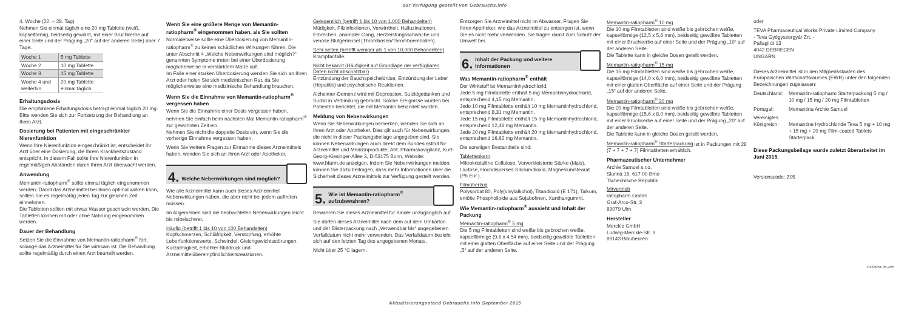zur Verfügung gestellt von Gebrauchs.info
4. Woche (22. – 28. Tag):
Nehmen Sie einmal täglich eine 20 mg Tablette (weiß, kapselförmig, beidseitig gewölbt, mit einer Bruchkerbe auf einer Seite und der Prägung „20“ auf der anderen Seite) über 7 Tage.
| Woche 1 | 5 mg Tablette |
| Woche 2 | 10 mg Tablette |
| Woche 3 | 15 mg Tablette |
| Woche 4 und weiterhin | 20 mg Tablette einmal täglich |
Erhaltungsdosis
Die empfohlene Erhaltungsdosis beträgt einmal täglich 20 mg. Bitte wenden Sie sich zur Fortsetzung der Behandlung an Ihren Arzt.
Dosierung bei Patienten mit eingeschränkter Nierenfunktion
Wenn Ihre Nierenfunktion eingeschränkt ist, entscheidet Ihr Arzt über eine Dosierung, die Ihrem Krankheitszustand entspricht. In diesem Fall sollte Ihre Nierenfunktion in regelmäßigen Abständen durch Ihren Arzt überwacht werden.
Anwendung
Memantin-ratiopharm<sup>®</sup> sollte einmal täglich eingenommen werden. Damit das Arzneimittel bei Ihnen optimal wirken kann, sollten Sie es regelmäßig jeden Tag zur gleichen Zeit einnehmen.
Die Tabletten sollten mit etwas Wasser geschluckt werden. Die Tabletten können mit oder ohne Nahrung eingenommen werden.
Dauer der Behandlung
Setzen Sie die Einnahme von Memantin-ratiopharm<sup>®</sup> fort, solange das Arzneimittel für Sie wirksam ist. Die Behandlung sollte regelmäßig durch einen Arzt beurteilt werden.
Wenn Sie eine größere Menge von Memantin-ratiopharm<sup>®</sup> eingenommen haben, als Sie sollten
Normalerweise sollte eine Überdosierung von Memantin-ratiopharm<sup>®</sup> zu keinen schädlichen Wirkungen führen. Die unter Abschnitt 4 „Welche Nebenwirkungen sind möglich?“ genannten Symptome treten bei einer Überdosierung möglicherweise in verstärktem Maße auf.
Im Falle einer starken Überdosierung wenden Sie sich an Ihren Arzt oder holen Sie sich medizinischen Rat, da Sie möglicherweise eine medizinische Behandlung brauchen.
Wenn Sie die Einnahme von Memantin-ratiopharm<sup>®</sup> vergessen haben
Wenn Sie die Einnahme einer Dosis vergessen haben, nehmen Sie einfach beim nächsten Mal Memantin-ratiopharm<sup>®</sup> zur gewohnten Zeit ein.
Nehmen Sie nicht die doppelte Dosis ein, wenn Sie die vorherige Einnahme vergessen haben.
Wenn Sie weitere Fragen zur Einnahme dieses Arzneimittels haben, wenden Sie sich an Ihren Arzt oder Apotheker.
4. Welche Nebenwirkungen sind möglich?
Wie alle Arzneimittel kann auch dieses Arzneimittel Nebenwirkungen haben, die aber nicht bei jedem auftreten müssen.
Im Allgemeinen sind die beobachteten Nebenwirkungen leicht bis mittelschwer.
Häufig (betrifft 1 bis 10 von 100 Behandelten)
Kopfschmerzen, Schläfrigkeit, Verstopfung, erhöhte Leberfunktionswerte, Schwindel, Gleichgewichtsstörungen, Kurzatmigkeit, erhöhter Blutdruck und Arzneimittelüberempfindlichkeitsreaktionen.
Gelegentlich (betrifft 1 bis 10 von 1.000 Behandelten)
Müdigkeit, Pilzinfektionen, Verwirrtheit, Halluzinationen, Erbrechen, anomaler Gang, Herzleistungsschwäche und venöse Blutgerinnsel (Thrombosen/Thromboembolien).
Sehr selten (betrifft weniger als 1 von 10.000 Behandelten)
Krampfanfälle.
Nicht bekannt (Häufigkeit auf Grundlage der verfügbaren Daten nicht abschätzbar)
Entzündung der Bauchspeicheldrüse, Entzündung der Leber (Hepatitis) und psychotische Reaktionen.
Alzheimer-Demenz wird mit Depression, Suizidgedanken und Suizid in Verbindung gebracht. Solche Ereignisse wurden bei Patienten berichtet, die mit Memantin behandelt wurden.
Meldung von Nebenwirkungen
Wenn Sie Nebenwirkungen bemerken, wenden Sie sich an Ihren Arzt oder Apotheker. Dies gilt auch für Nebenwirkungen, die nicht in dieser Packungsbeilage angegeben sind. Sie können Nebenwirkungen auch direkt dem Bundesinstitut für Arzneimittel und Medizinprodukte, Abt. Pharmakovigilanz, Kurt-Georg-Kiesinger-Allee 3, D-53175 Bonn, Website: www.bfarm.de anzeigen. Indem Sie Nebenwirkungen melden, können Sie dazu beitragen, dass mehr Informationen über die Sicherheit dieses Arzneimittels zur Verfügung gestellt werden.
5. Wie ist Memantin-ratiopharm<sup>®</sup>
aufzubewahren?
Bewahren Sie dieses Arzneimittel für Kinder unzugänglich auf.
Sie dürfen dieses Arzneimittel nach dem auf dem Umkarton und der Blisterpackung nach „Verwendbar bis“ angegebenen Verfalldatum nicht mehr verwenden. Das Verfalldatum bezieht sich auf den letzten Tag des angegebenen Monats.
Nicht über 25 °C lagern.
Entsorgen Sie Arzneimittel nicht im Abwasser. Fragen Sie Ihren Apotheker, wie das Arzneimittel zu entsorgen ist, wenn Sie es nicht mehr verwenden. Sie tragen damit zum Schutz der Umwelt bei.
6. Inhalt der Packung und weitere
Informationen
Was Memantin-ratiopharm<sup>®</sup> enthält
Der Wirkstoff ist Memantinhydrochlorid.
Jede 5 mg Filmtablette enthält 5 mg Memantinhydrochlorid, entsprechend 4,15 mg Memantin.
Jede 10 mg Filmtablette enthält 10 mg Memantinhydrochlorid, entsprechend 8,31 mg Memantin.
Jede 15 mg Filmtablette enthält 15 mg Memantinhydrochlorid, entsprechend 12,46 mg Memantin.
Jede 20 mg Filmtablette enthält 20 mg Memantinhydrochlorid, entsprechend 16,62 mg Memantin.
Die sonstigen Bestandteile sind:
Tablettenkern
Mikrokristalline Cellulose, Vorverkleisterte Stärke (Mais), Lactose, Hochdisperses Siliciumdioxid, Magnesiumstearat (Ph.Eur.).
Filmüberzug
Polysorbat 80, Poly(vinylalkohol), Titandioxid (E 171), Talkum, entölte Phospholipide aus Sojabohnen, Xanthangummi.
Wie Memantin-ratiopharm<sup>®</sup> aussieht und Inhalt der Packung
Memantin-ratiopharm<sup>®</sup> 5 mg
Die 5 mg Filmtabletten sind weiße bis gebrochen weiße, kapselförmige (9,6 x 4,54 mm), beidseitig gewölbte Tabletten mit einer glatten Oberfläche auf einer Seite und der Prägung „5“ auf der anderen Seite.
Memantin-ratiopharm<sup>®</sup> 10 mg
Die 10 mg Filmtabletten sind weiße bis gebrochen weiße, kapselförmige (12,5 x 5,6 mm), beidseitig gewölbte Tabletten mit einer Bruchkerbe auf einer Seite und der Prägung „10“ auf der anderen Seite.
Die Tablette kann in gleiche Dosen geteilt werden.
Memantin-ratiopharm<sup>®</sup> 15 mg
Die 15 mg Filmtabletten sind weiße bis gebrochen weiße, kapselförmige (14,0 x 6,0 mm), beidseitig gewölbte Tabletten mit einer glatten Oberfläche auf einer Seite und der Prägung „15“ auf der anderen Seite.
Memantin-ratiopharm<sup>®</sup> 20 mg
Die 20 mg Filmtabletten sind weiße bis gebrochen weiße, kapselförmige (15,6 x 8,0 mm), beidseitig gewölbte Tabletten mit einer Bruchkerbe auf einer Seite und der Prägung „20“ auf der anderen Seite.
Die Tablette kann in gleiche Dosen geteilt werden.
Memantin-ratiopharm<sup>®</sup> Starterpackung ist in Packungen mit 28 (7 + 7 + 7 + 7) Filmtabletten erhältlich.
Pharmazeutischer Unternehmer
Archie Samuel s.r.o.
Slunná 16, 617 00 Brno
Tschechische Republik
Mitvertrieb
ratiopharm GmbH
Graf-Arco-Str. 3
89079 Ulm
Hersteller
Merckle GmbH
Ludwig-Merckle-Str. 3
89143 Blaubeuren
oder
TEVA Pharmaceutical Works Private Limited Company
- Teva Gyógyszergyár Zrt. -
Pallagi út 13
4042 DEBRECEN
UNGARN
Dieses Arzneimittel ist in den Mitgliedsstaaten des Europäischen Wirtschaftsraumes (EWR) unter den folgenden Bezeichnungen zugelassen:
Deutschland: Memantin-ratiopharm Starterpackung 5 mg / 10 mg / 15 mg / 20 mg Filmtabletten
Portugal: Memantina Archie Samuel
Vereinigtes Königreich:
Memantine Hydrochloride Teva 5 mg + 10 mg + 15 mg + 20 mg Film-coated Tablets Starterpack
Diese Packungsbeilage wurde zuletzt überarbeitet im Juni 2015.
Versionscode: Z05
H233051.05-Z05
Aktualisierungsstand Gebrauchs.info September 2015